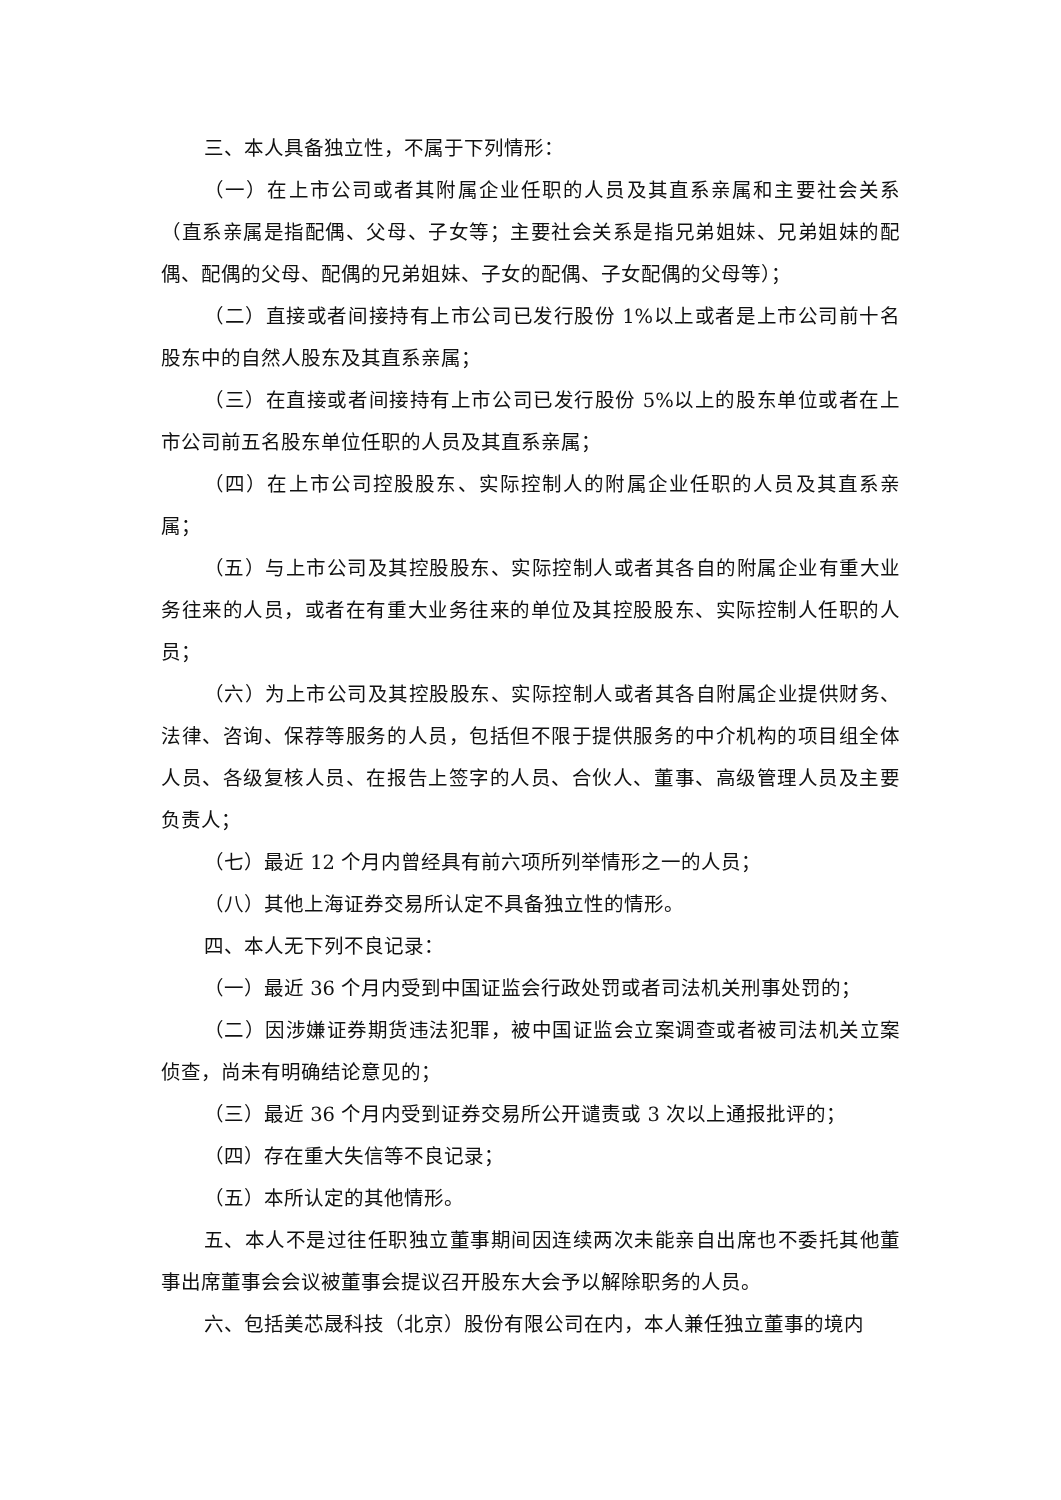三、本人具备独立性，不属于下列情形：
（一）在上市公司或者其附属企业任职的人员及其直系亲属和主要社会关系（直系亲属是指配偶、父母、子女等；主要社会关系是指兄弟姐妹、兄弟姐妹的配偶、配偶的父母、配偶的兄弟姐妹、子女的配偶、子女配偶的父母等）；
（二）直接或者间接持有上市公司已发行股份 1%以上或者是上市公司前十名股东中的自然人股东及其直系亲属；
（三）在直接或者间接持有上市公司已发行股份 5%以上的股东单位或者在上市公司前五名股东单位任职的人员及其直系亲属；
（四）在上市公司控股股东、实际控制人的附属企业任职的人员及其直系亲属；
（五）与上市公司及其控股股东、实际控制人或者其各自的附属企业有重大业务往来的人员，或者在有重大业务往来的单位及其控股股东、实际控制人任职的人员；
（六）为上市公司及其控股股东、实际控制人或者其各自附属企业提供财务、法律、咨询、保荐等服务的人员，包括但不限于提供服务的中介机构的项目组全体人员、各级复核人员、在报告上签字的人员、合伙人、董事、高级管理人员及主要负责人；
（七）最近 12 个月内曾经具有前六项所列举情形之一的人员；
（八）其他上海证券交易所认定不具备独立性的情形。
四、本人无下列不良记录：
（一）最近 36 个月内受到中国证监会行政处罚或者司法机关刑事处罚的；
（二）因涉嫌证券期货违法犯罪，被中国证监会立案调查或者被司法机关立案侦查，尚未有明确结论意见的；
（三）最近 36 个月内受到证券交易所公开谴责或 3 次以上通报批评的；
（四）存在重大失信等不良记录；
（五）本所认定的其他情形。
五、本人不是过往任职独立董事期间因连续两次未能亲自出席也不委托其他董事出席董事会会议被董事会提议召开股东大会予以解除职务的人员。
六、包括美芯晟科技（北京）股份有限公司在内，本人兼任独立董事的境内